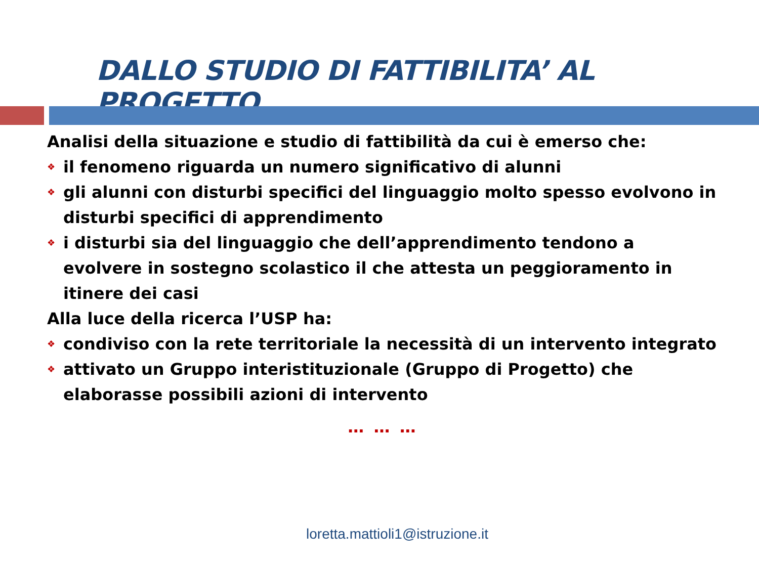DALLO STUDIO DI FATTIBILITA’ AL PROGETTO
Analisi della situazione e studio di fattibilità da cui è emerso che:
❖ il fenomeno riguarda un numero significativo di alunni
❖ gli alunni con disturbi specifici del linguaggio molto spesso evolvono in disturbi specifici di apprendimento
❖ i disturbi sia del linguaggio che dell’apprendimento tendono a evolvere in sostegno scolastico il che attesta un peggioramento in itinere dei casi
Alla luce della ricerca l’USP ha:
❖ condiviso con la rete territoriale la necessità di un intervento integrato
❖ attivato un Gruppo interistituzionale (Gruppo di Progetto) che elaborasse possibili azioni di intervento
… … …
loretta.mattioli1@istruzione.it